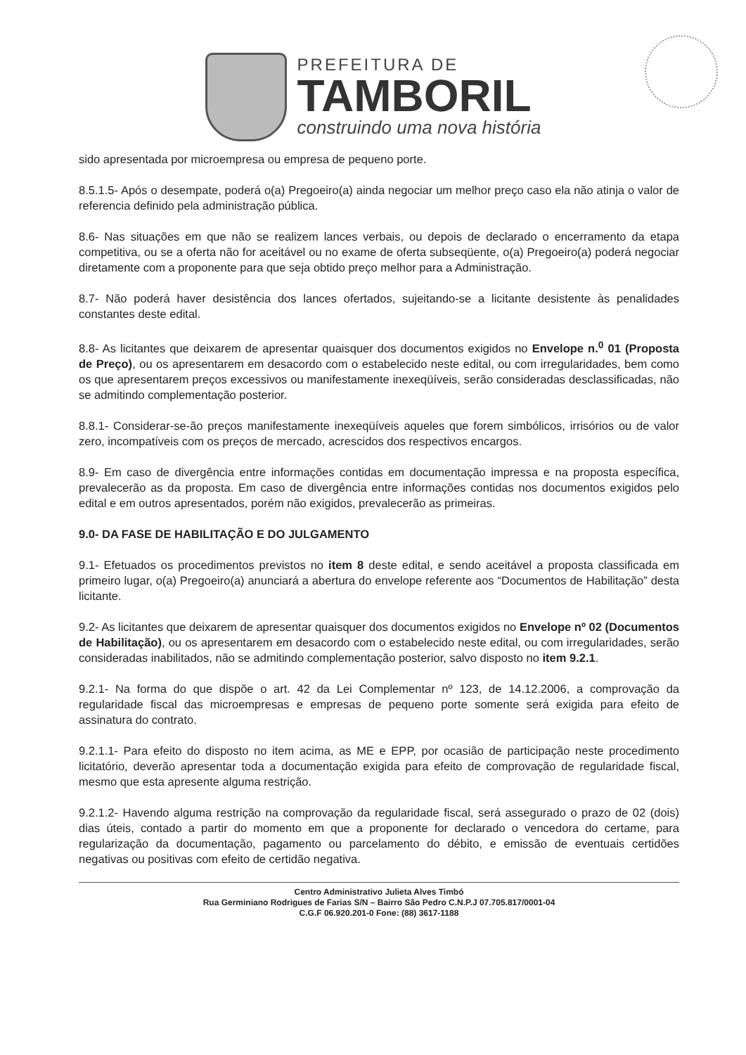PREFEITURA DE
TAMBORIL
construindo uma nova história
sido apresentada por microempresa ou empresa de pequeno porte.
8.5.1.5- Após o desempate, poderá o(a) Pregoeiro(a) ainda negociar um melhor preço caso ela não atinja o valor de referencia definido pela administração pública.
8.6- Nas situações em que não se realizem lances verbais, ou depois de declarado o encerramento da etapa competitiva, ou se a oferta não for aceitável ou no exame de oferta subseqüente, o(a) Pregoeiro(a) poderá negociar diretamente com a proponente para que seja obtido preço melhor para a Administração.
8.7- Não poderá haver desistência dos lances ofertados, sujeitando-se a licitante desistente às penalidades constantes deste edital.
8.8- As licitantes que deixarem de apresentar quaisquer dos documentos exigidos no Envelope n.<sup>0</sup> 01 (Proposta de Preço), ou os apresentarem em desacordo com o estabelecido neste edital, ou com irregularidades, bem como os que apresentarem preços excessivos ou manifestamente inexeqüíveis, serão consideradas desclassificadas, não se admitindo complementação posterior.
8.8.1- Considerar-se-ão preços manifestamente inexeqüíveis aqueles que forem simbólicos, irrisórios ou de valor zero, incompatíveis com os preços de mercado, acrescidos dos respectivos encargos.
8.9- Em caso de divergência entre informações contidas em documentação impressa e na proposta específica, prevalecerão as da proposta. Em caso de divergência entre informações contidas nos documentos exigidos pelo edital e em outros apresentados, porém não exigidos, prevalecerão as primeiras.
9.0- DA FASE DE HABILITAÇÃO E DO JULGAMENTO
9.1- Efetuados os procedimentos previstos no item 8 deste edital, e sendo aceitável a proposta classificada em primeiro lugar, o(a) Pregoeiro(a) anunciará a abertura do envelope referente aos “Documentos de Habilitação” desta licitante.
9.2- As licitantes que deixarem de apresentar quaisquer dos documentos exigidos no Envelope nº 02 (Documentos de Habilitação), ou os apresentarem em desacordo com o estabelecido neste edital, ou com irregularidades, serão consideradas inabilitados, não se admitindo complementação posterior, salvo disposto no item 9.2.1.
9.2.1- Na forma do que dispõe o art. 42 da Lei Complementar nº 123, de 14.12.2006, a comprovação da regularidade fiscal das microempresas e empresas de pequeno porte somente será exigida para efeito de assinatura do contrato.
9.2.1.1- Para efeito do disposto no item acima, as ME e EPP, por ocasião de participação neste procedimento licitatório, deverão apresentar toda a documentação exigida para efeito de comprovação de regularidade fiscal, mesmo que esta apresente alguma restrição.
9.2.1.2- Havendo alguma restrição na comprovação da regularidade fiscal, será assegurado o prazo de 02 (dois) dias úteis, contado a partir do momento em que a proponente for declarado o vencedora do certame, para regularização da documentação, pagamento ou parcelamento do débito, e emissão de eventuais certidões negativas ou positivas com efeito de certidão negativa.
Centro Administrativo Julieta Alves Timbó
Rua Germiniano Rodrigues de Farias S/N – Bairro São Pedro C.N.P.J 07.705.817/0001-04
C.G.F 06.920.201-0 Fone: (88) 3617-1188